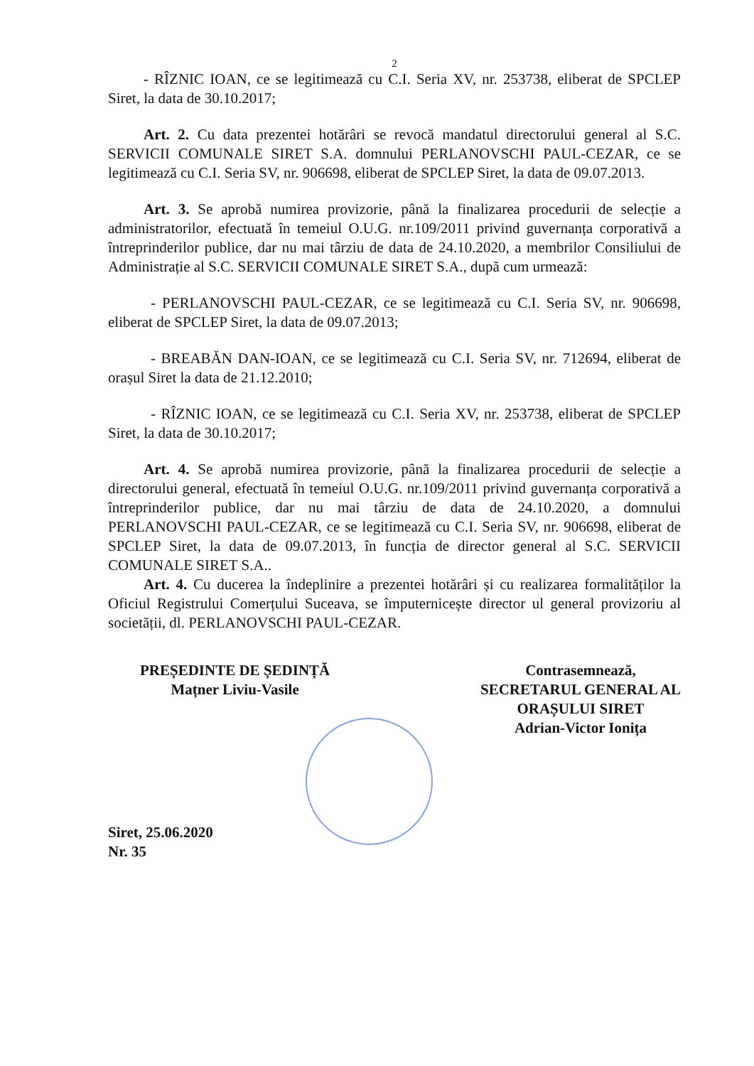2
- RÎZNIC IOAN, ce se legitimează cu C.I. Seria XV, nr. 253738, eliberat de SPCLEP Siret, la data de 30.10.2017;
Art. 2. Cu data prezentei hotărâri se revocă mandatul directorului general al S.C. SERVICII COMUNALE SIRET S.A. domnului PERLANOVSCHI PAUL-CEZAR, ce se legitimează cu C.I. Seria SV, nr. 906698, eliberat de SPCLEP Siret, la data de 09.07.2013.
Art. 3. Se aprobă numirea provizorie, până la finalizarea procedurii de selecție a administratorilor, efectuată în temeiul O.U.G. nr.109/2011 privind guvernanța corporativă a întreprinderilor publice, dar nu mai târziu de data de 24.10.2020, a membrilor Consiliului de Administrație al S.C. SERVICII COMUNALE SIRET S.A., după cum urmează:
- PERLANOVSCHI PAUL-CEZAR, ce se legitimează cu C.I. Seria SV, nr. 906698, eliberat de SPCLEP Siret, la data de 09.07.2013;
- BREABĂN DAN-IOAN, ce se legitimează cu C.I. Seria SV, nr. 712694, eliberat de orașul Siret la data de 21.12.2010;
- RÎZNIC IOAN, ce se legitimează cu C.I. Seria XV, nr. 253738, eliberat de SPCLEP Siret, la data de 30.10.2017;
Art. 4. Se aprobă numirea provizorie, până la finalizarea procedurii de selecție a directorului general, efectuată în temeiul O.U.G. nr.109/2011 privind guvernanța corporativă a întreprinderilor publice, dar nu mai târziu de data de 24.10.2020, a domnului PERLANOVSCHI PAUL-CEZAR, ce se legitimează cu C.I. Seria SV, nr. 906698, eliberat de SPCLEP Siret, la data de 09.07.2013, în funcția de director general al S.C. SERVICII COMUNALE SIRET S.A..
Art. 4. Cu ducerea la îndeplinire a prezentei hotărâri și cu realizarea formalităților la Oficiul Registrului Comerțului Suceava, se împuternicește director ul general provizoriu al societății, dl. PERLANOVSCHI PAUL-CEZAR.
PREȘEDINTE DE ȘEDINȚĂ
Mațner Liviu-Vasile
Contrasemnează,
SECRETARUL GENERAL AL
ORAȘULUI SIRET
Adrian-Victor Ionița
Siret, 25.06.2020
Nr. 35